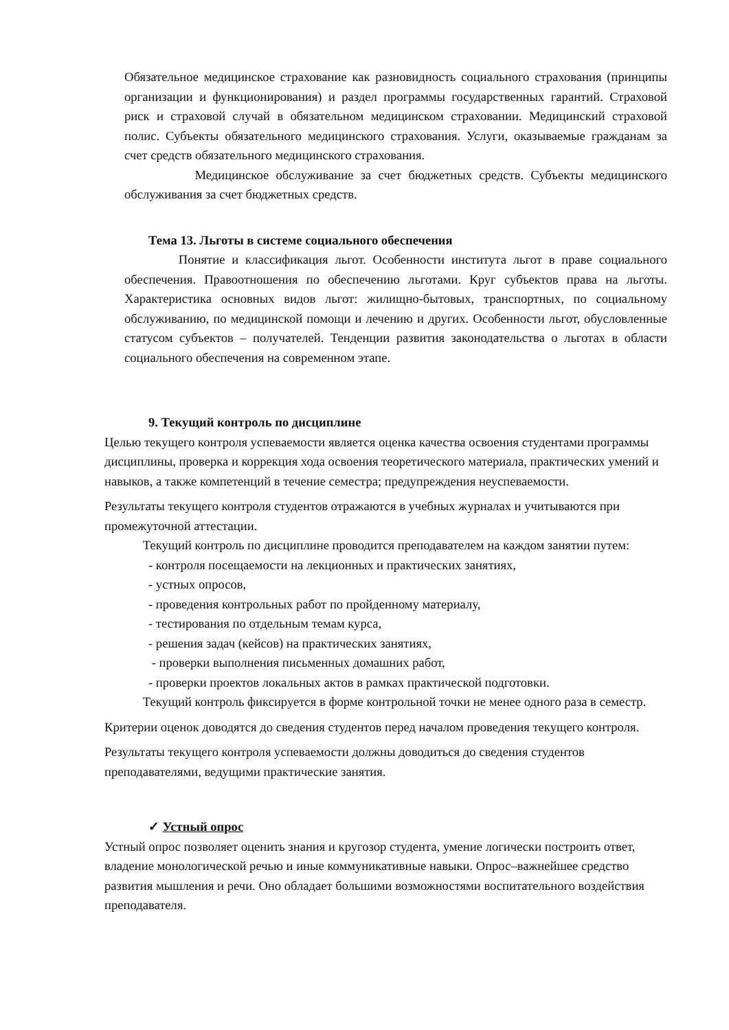Обязательное медицинское страхование как разновидность социального страхования (принципы организации и функционирования) и раздел программы государственных гарантий. Страховой риск и страховой случай в обязательном медицинском страховании. Медицинский страховой полис. Субъекты обязательного медицинского страхования. Услуги, оказываемые гражданам за счет средств обязательного медицинского страхования.
Медицинское обслуживание за счет бюджетных средств. Субъекты медицинского обслуживания за счет бюджетных средств.
Тема 13. Льготы в системе социального обеспечения
Понятие и классификация льгот. Особенности института льгот в праве социального обеспечения. Правоотношения по обеспечению льготами. Круг субъектов права на льготы. Характеристика основных видов льгот: жилищно-бытовых, транспортных, по социальному обслуживанию, по медицинской помощи и лечению и других. Особенности льгот, обусловленные статусом субъектов – получателей. Тенденции развития законодательства о льготах в области социального обеспечения на современном этапе.
9. Текущий контроль по дисциплине
Целью текущего контроля успеваемости является оценка качества освоения студентами программы дисциплины, проверка и коррекция хода освоения теоретического материала, практических умений и навыков, а также компетенций в течение семестра; предупреждения неуспеваемости.
Результаты текущего контроля студентов отражаются в учебных журналах и учитываются при промежуточной аттестации.
Текущий контроль по дисциплине проводится преподавателем на каждом занятии путем:
- контроля посещаемости на лекционных и практических занятиях,
- устных опросов,
- проведения контрольных работ по пройденному материалу,
- тестирования по отдельным темам курса,
- решения задач (кейсов) на практических занятиях,
- проверки выполнения письменных домашних работ,
- проверки проектов локальных актов в рамках практической подготовки.
Текущий контроль фиксируется в форме контрольной точки не менее одного раза в семестр.
Критерии оценок доводятся до сведения студентов перед началом проведения текущего контроля.
Результаты текущего контроля успеваемости должны доводиться до сведения студентов преподавателями, ведущими практические занятия.
✓ Устный опрос
Устный опрос позволяет оценить знания и кругозор студента, умение логически построить ответ, владение монологической речью и иные коммуникативные навыки. Опрос–важнейшее средство развития мышления и речи. Оно обладает большими возможностями воспитательного воздействия преподавателя.